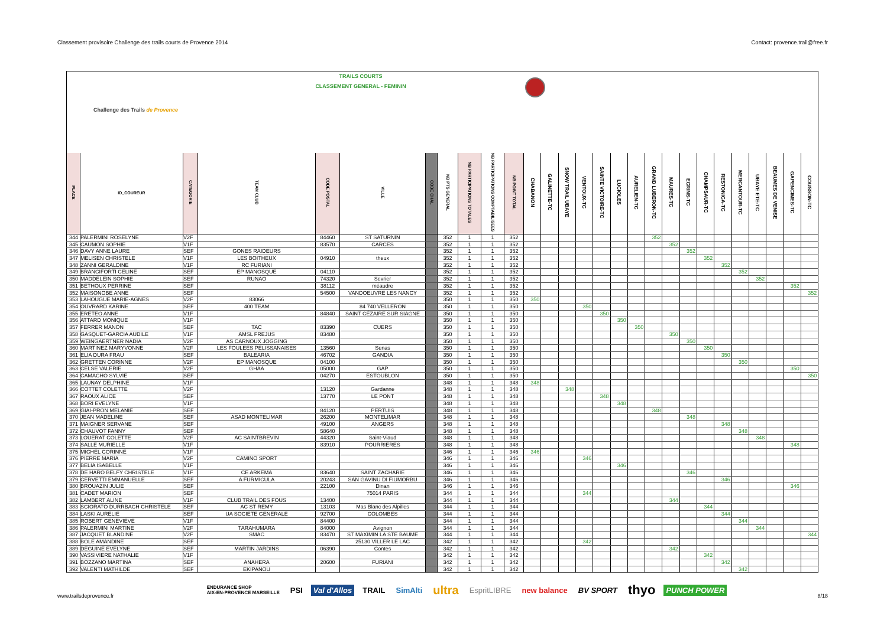Classement provisoire Challenge des trails courts de Provence 2014 Contact: provence.trail@free.fr
| Challenge des Trails de Provence | | | TRAILS COURTS CLASSEMENT GENERAL - FEMININ | | | | | | | | | | | | | | | | | | | | | | | | |
| PLACE | ID_COUREUR | CATEGORIE | TEAM CLUB | CODE POSTAL | VILLE | CODE CHAL | NB PTS GENERAL | NB PARTICIPATIONS TOTALES | NB PARTICIPATIONS COMPTABILISEES | NB POINT TOTAL | CHABANON | GALINETTE-TC | SNOW TRAIL UBAYE | VENTOUX-TC | SAINTE VICTOIRE-TC | LUCIOLES | AURELIEN-TC | GRAND LUBERON-TC | MAURES-TC | ECRINS-TC | CHAMPSAUR-TC | RESTONICA-TC | MERCANTOUR-TC | UBAYE ETE-TC | BEAUMES DE VENISE | GAPENCIMES-TC | COUSSON-TC |
| 344 | PALERMINI ROSELYNE | V2F | | 84460 | ST SATURNIN | | 352 | 1 | 1 | 352 | | | | | | | | 352 | | | | | | | | | |
| 345 | CAUMON SOPHIE | V1F | | 83570 | CARCES | | 352 | 1 | 1 | 352 | | | | | | | | | 352 | | | | | | | | |
| 346 | DAVY ANNE LAURE | SEF | GONES RAIDEURS | | | | 352 | 1 | 1 | 352 | | | | | | | | | | 352 | | | | | | | |
| 347 | MELISEN CHRISTELE | V1F | LES BOITHEUX | 04910 | theux | | 352 | 1 | 1 | 352 | | | | | | | | | | | 352 | | | | | | |
| 348 | ZANNI GERALDINE | V1F | RC FURIANI | | | | 352 | 1 | 1 | 352 | | | | | | | | | | | | 352 | | | | | |
| 349 | BRANCIFORTI CELINE | SEF | EP MANOSQUE | 04110 | | | 352 | 1 | 1 | 352 | | | | | | | | | | | | | 352 | | | | |
| 350 | MADDELEIN SOPHIE | SEF | RUNAO | 74320 | Sevrier | | 352 | 1 | 1 | 352 | | | | | | | | | | | | | | 352 | | | |
| 351 | BETHOUX PERRINE | SEF | | 38112 | méaudre | | 352 | 1 | 1 | 352 | | | | | | | | | | | | | | | | 352 | |
| 352 | MAISONOBE ANNE | SEF | | 54500 | VANDOEUVRE LES NANCY | | 352 | 1 | 1 | 352 | | | | | | | | | | | | | | | | | 352 |
| 353 | LAHOUGUE MARIE-AGNES | V2F | 83066 | | | | 350 | 1 | 1 | 350 | 350 | | | | | | | | | | | | | | | | |
| 354 | OUVRARD KARINE | SEF | 400 TEAM | | 84 740 VELLERON | | 350 | 1 | 1 | 350 | | | | 350 | | | | | | | | | | | | | |
| 355 | ERETEO ANNE | V1F | | 84840 | SAINT CÉZAIRE SUR SIAGNE | | 350 | 1 | 1 | 350 | | | | | 350 | | | | | | | | | | | | |
| 356 | ATTARD MONIQUE | V1F | | | | | 350 | 1 | 1 | 350 | | | | | | 350 | | | | | | | | | | | |
| 357 | FERRER MANON | SEF | TAC | 83390 | CUERS | | 350 | 1 | 1 | 350 | | | | | | | 350 | | | | | | | | | | |
| 358 | GASQUET-GARCIA AUDILE | V1F | AMSL FREJUS | 83480 | | | 350 | 1 | 1 | 350 | | | | | | | | | 350 | | | | | | | | |
| 359 | WEINGAERTNER NADIA | V2F | AS CARNOUX JOGGING | | | | 350 | 1 | 1 | 350 | | | | | | | | | | 350 | | | | | | | |
| 360 | MARTINEZ MARYVONNE | V2F | LES FOULEES PELISSANAISES | 13560 | Senas | | 350 | 1 | 1 | 350 | | | | | | | | | | | 350 | | | | | | |
| 361 | ELIA DURA FRAU | SEF | BALEARIA | 46702 | GANDIA | | 350 | 1 | 1 | 350 | | | | | | | | | | | | 350 | | | | | |
| 362 | GRETTEN CORINNE | V2F | EP MANOSQUE | 04100 | | | 350 | 1 | 1 | 350 | | | | | | | | | | | | | 350 | | | | |
| 363 | CELSE VALERIE | V2F | GHAA | 05000 | GAP | | 350 | 1 | 1 | 350 | | | | | | | | | | | | | | | | 350 | |
| 364 | CAMACHO SYLVIE | SEF | | 04270 | ESTOUBLON | | 350 | 1 | 1 | 350 | | | | | | | | | | | | | | | | | 350 |
| 365 | LAUNAY DELPHINE | V1F | | | | | 348 | 1 | 1 | 348 | 348 | | | | | | | | | | | | | | | | |
| 366 | COTTET COLETTE | V2F | | 13120 | Gardanne | | 348 | 1 | 1 | 348 | | | 348 | | | | | | | | | | | | | | |
| 367 | RAOUX ALICE | SEF | | 13770 | LE PONT | | 348 | 1 | 1 | 348 | | | | | 348 | | | | | | | | | | | | |
| 368 | BORI EVELYNE | V1F | | | | | 348 | 1 | 1 | 348 | | | | | | 348 | | | | | | | | | | | |
| 369 | GIAI-PRON MELANIE | SEF | | 84120 | PERTUIS | | 348 | 1 | 1 | 348 | | | | | | | | 348 | | | | | | | | | |
| 370 | JEAN MADELINE | SEF | ASAD MONTELIMAR | 26200 | MONTELIMAR | | 348 | 1 | 1 | 348 | | | | | | | | | | 348 | | | | | | | |
| 371 | MAIGNER SERVANE | SEF | | 49100 | ANGERS | | 348 | 1 | 1 | 348 | | | | | | | | | | | | 348 | | | | | |
| 372 | CHAUVOT FANNY | SEF | | 58640 | | | 348 | 1 | 1 | 348 | | | | | | | | | | | | | 348 | | | | |
| 373 | LOUERAT COLETTE | V2F | AC SAINTBREVIN | 44320 | Saint-Viaud | | 348 | 1 | 1 | 348 | | | | | | | | | | | | | | 348 | | | |
| 374 | SALLE MURIELLE | V1F | | 83910 | POURRIERES | | 348 | 1 | 1 | 348 | | | | | | | | | | | | | | | | 348 | |
| 375 | MICHEL CORINNE | V1F | | | | | 346 | 1 | 1 | 346 | 346 | | | | | | | | | | | | | | | | |
| 376 | PIERRE MARIA | V2F | CAMINO SPORT | | | | 346 | 1 | 1 | 346 | | | | 346 | | | | | | | | | | | | | |
| 377 | BELIA ISABELLE | V1F | | | | | 346 | 1 | 1 | 346 | | | | | | 346 | | | | | | | | | | | |
| 378 | DE HARO BELFY CHRISTELE | V1F | CE ARKEMA | 83640 | SAINT ZACHARIE | | 346 | 1 | 1 | 346 | | | | | | | | | | 346 | | | | | | | |
| 379 | CERVETTI EMMANUELLE | SEF | A FURMICULA | 20243 | SAN GAVINU DI FIUMORBU | | 346 | 1 | 1 | 346 | | | | | | | | | | | | 346 | | | | | |
| 380 | BROUAZIN JULIE | SEF | | 22100 | Dinan | | 346 | 1 | 1 | 346 | | | | | | | | | | | | | | | | 346 | |
| 381 | CADET MARION | SEF | | | 75014 PARIS | | 344 | 1 | 1 | 344 | | | | 344 | | | | | | | | | | | | | |
| 382 | LAMBERT ALINE | V1F | CLUB TRAIL DES FOUS | 13400 | | | 344 | 1 | 1 | 344 | | | | | | | | | 344 | | | | | | | | |
| 383 | SCIORATO DURRBACH CHRISTELE | SEF | AC ST REMY | 13103 | Mas Blanc des Alpilles | | 344 | 1 | 1 | 344 | | | | | | | | | | | 344 | | | | | | |
| 384 | LASKI AURELIE | SEF | UA SOCIETE GENERALE | 92700 | COLOMBES | | 344 | 1 | 1 | 344 | | | | | | | | | | | | 344 | | | | | |
| 385 | ROBERT GENEVIEVE | V1F | | 84400 | | | 344 | 1 | 1 | 344 | | | | | | | | | | | | | 344 | | | | |
| 386 | PALERMINI MARTINE | V2F | TARAHUMARA | 84000 | Avignon | | 344 | 1 | 1 | 344 | | | | | | | | | | | | | | 344 | | | |
| 387 | JACQUET BLANDINE | V2F | SMAC | 83470 | ST MAXIMIN LA STE BAUME | | 344 | 1 | 1 | 344 | | | | | | | | | | | | | | | | | 344 |
| 388 | BOLE AMANDINE | SEF | | | 25130 VILLER LE LAC | | 342 | 1 | 1 | 342 | | | | 342 | | | | | | | | | | | | | |
| 389 | DEGUINE EVELYNE | SEF | MARTIN JARDINS | 06390 | Contes | | 342 | 1 | 1 | 342 | | | | | | | | | 342 | | | | | | | | |
| 390 | VASSIVIERE NATHALIE | V1F | | | | | 342 | 1 | 1 | 342 | | | | | | | | | | | 342 | | | | | | |
| 391 | BOZZANO MARTINA | SEF | ANAHERA | 20600 | FURIANI | | 342 | 1 | 1 | 342 | | | | | | | | | | | | 342 | | | | | |
| 392 | VALENTI MATHILDE | SEF | EKIPANOU | | | | 342 | 1 | 1 | 342 | | | | | | | | | | | | | 342 | | | | |
www.trailsdeprovence.fr
ENDURANCE SHOP
AIX-EN-PROVENCE MARSEILLE PSI Val d'Allos TRAIL SimAlti ultra EspritLIBRE new balance BV SPORT thyo PUNCH POWER
8/18